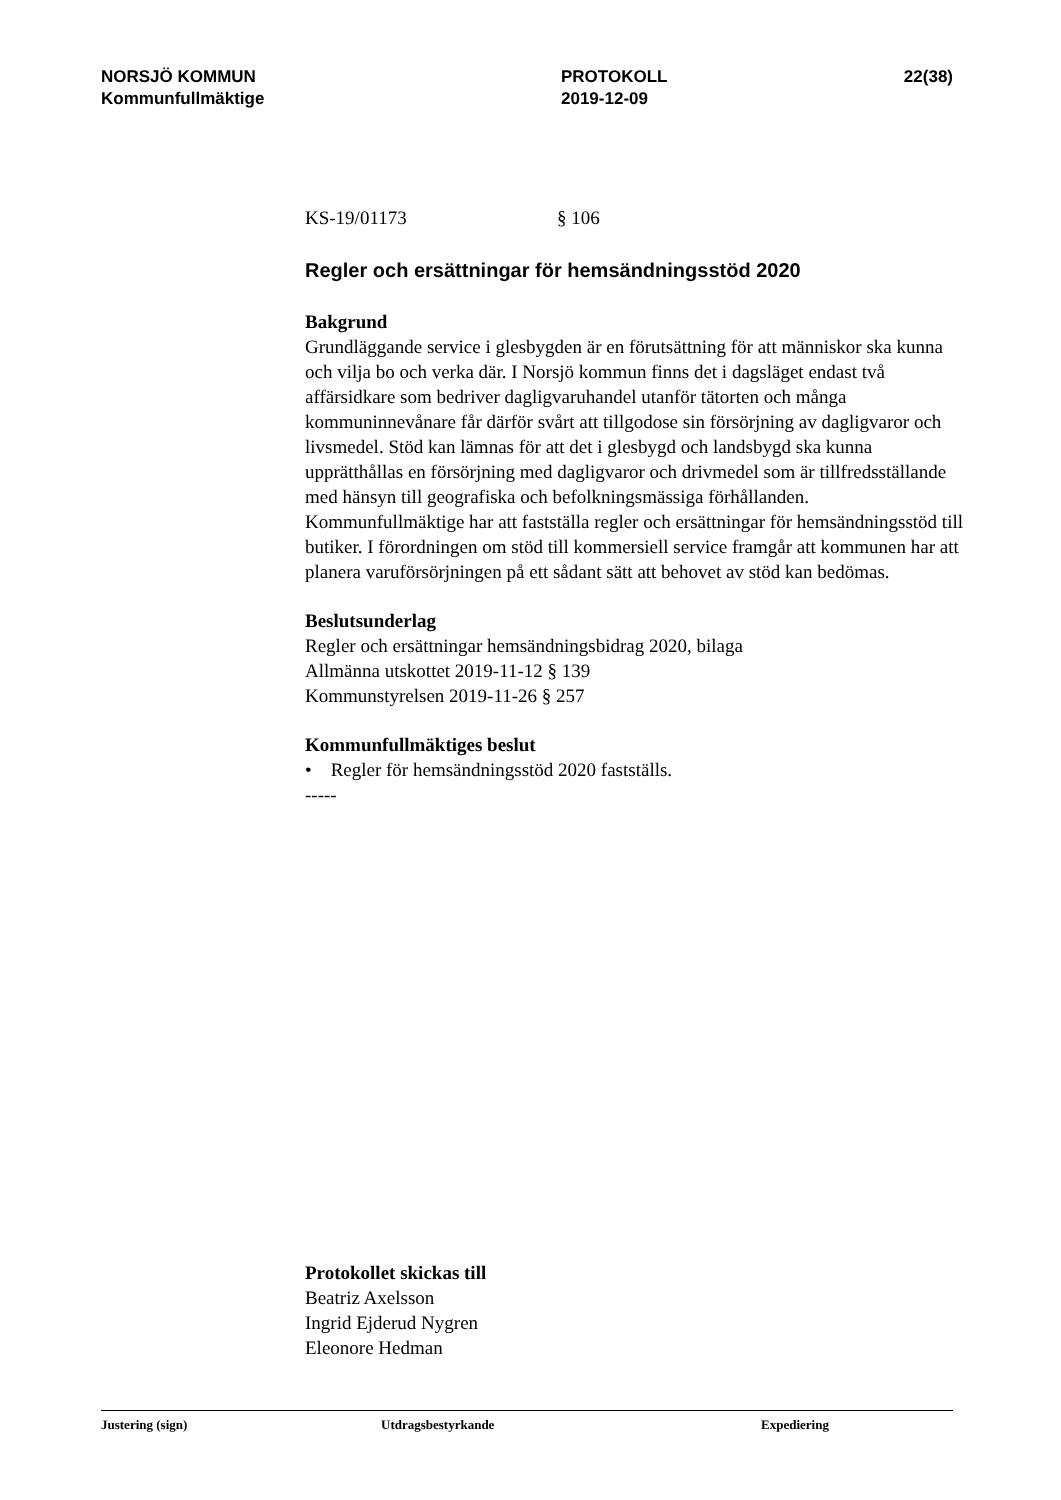NORSJÖ KOMMUN
Kommunfullmäktige
PROTOKOLL
2019-12-09
22(38)
KS-19/01173 § 106
Regler och ersättningar för hemsändningsstöd 2020
Bakgrund
Grundläggande service i glesbygden är en förutsättning för att människor ska kunna och vilja bo och verka där. I Norsjö kommun finns det i dagsläget endast två affärsidkare som bedriver dagligvaruhandel utanför tätorten och många kommuninnevånare får därför svårt att tillgodose sin försörjning av dagligvaror och livsmedel. Stöd kan lämnas för att det i glesbygd och landsbygd ska kunna upprätthållas en försörjning med dagligvaror och drivmedel som är tillfredsställande med hänsyn till geografiska och befolkningsmässiga förhållanden.
Kommunfullmäktige har att fastställa regler och ersättningar för hemsändningsstöd till butiker. I förordningen om stöd till kommersiell service framgår att kommunen har att planera varuförsörjningen på ett sådant sätt att behovet av stöd kan bedömas.
Beslutsunderlag
Regler och ersättningar hemsändningsbidrag 2020, bilaga
Allmänna utskottet 2019-11-12 § 139
Kommunstyrelsen 2019-11-26 § 257
Kommunfullmäktiges beslut
• Regler för hemsändningsstöd 2020 fastställs.
-----
Protokollet skickas till
Beatriz Axelsson
Ingrid Ejderud Nygren
Eleonore Hedman
Justering (sign) Utdragsbestyrkande Expediering